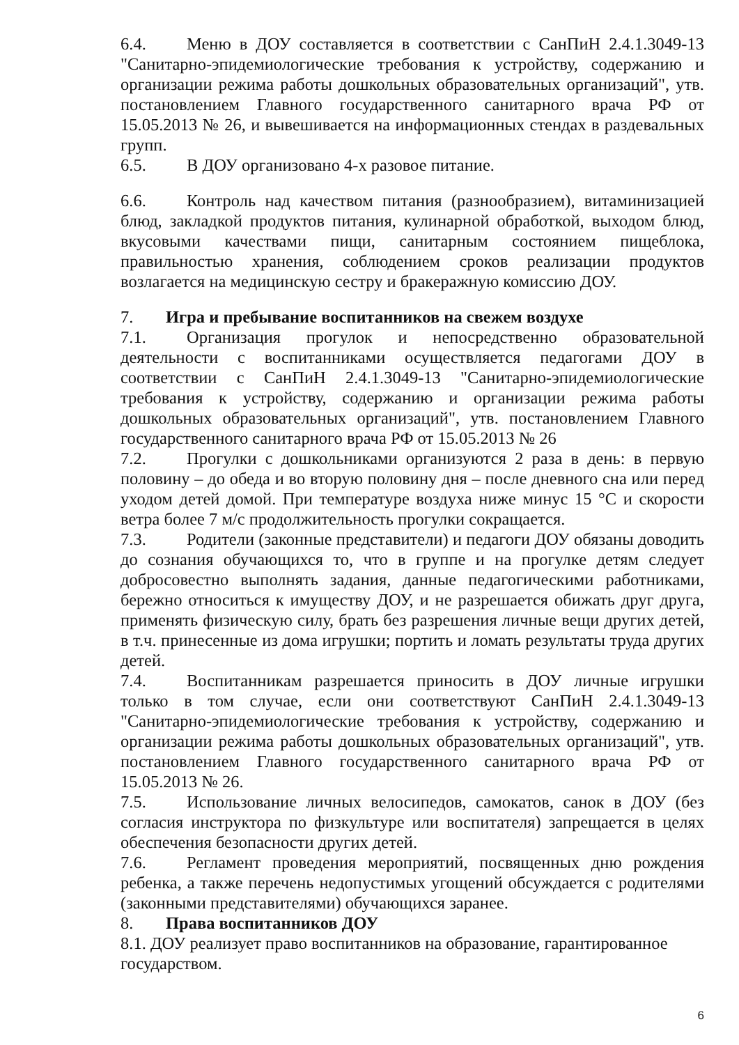6.4. Меню в ДОУ составляется в соответствии с СанПиН 2.4.1.3049-13 "Санитарно-эпидемиологические требования к устройству, содержанию и организации режима работы дошкольных образовательных организаций", утв. постановлением Главного государственного санитарного врача РФ от 15.05.2013 № 26, и вывешивается на информационных стендах в раздевальных групп.
6.5. В ДОУ организовано 4-х разовое питание.
6.6. Контроль над качеством питания (разнообразием), витаминизацией блюд, закладкой продуктов питания, кулинарной обработкой, выходом блюд, вкусовыми качествами пищи, санитарным состоянием пищеблока, правильностью хранения, соблюдением сроков реализации продуктов возлагается на медицинскую сестру и бракеражную комиссию ДОУ.
7. Игра и пребывание воспитанников на свежем воздухе
7.1. Организация прогулок и непосредственно образовательной деятельности с воспитанниками осуществляется педагогами ДОУ в соответствии с СанПиН 2.4.1.3049-13 "Санитарно-эпидемиологические требования к устройству, содержанию и организации режима работы дошкольных образовательных организаций", утв. постановлением Главного государственного санитарного врача РФ от 15.05.2013 № 26
7.2. Прогулки с дошкольниками организуются 2 раза в день: в первую половину – до обеда и во вторую половину дня – после дневного сна или перед уходом детей домой. При температуре воздуха ниже минус 15 °С и скорости ветра более 7 м/с продолжительность прогулки сокращается.
7.3. Родители (законные представители) и педагоги ДОУ обязаны доводить до сознания обучающихся то, что в группе и на прогулке детям следует добросовестно выполнять задания, данные педагогическими работниками, бережно относиться к имуществу ДОУ, и не разрешается обижать друг друга, применять физическую силу, брать без разрешения личные вещи других детей, в т.ч. принесенные из дома игрушки; портить и ломать результаты труда других детей.
7.4. Воспитанникам разрешается приносить в ДОУ личные игрушки только в том случае, если они соответствуют СанПиН 2.4.1.3049-13 "Санитарно-эпидемиологические требования к устройству, содержанию и организации режима работы дошкольных образовательных организаций", утв. постановлением Главного государственного санитарного врача РФ от 15.05.2013 № 26.
7.5. Использование личных велосипедов, самокатов, санок в ДОУ (без согласия инструктора по физкультуре или воспитателя) запрещается в целях обеспечения безопасности других детей.
7.6. Регламент проведения мероприятий, посвященных дню рождения ребенка, а также перечень недопустимых угощений обсуждается с родителями (законными представителями) обучающихся заранее.
8. Права воспитанников ДОУ
8.1. ДОУ реализует право воспитанников на образование, гарантированное государством.
6